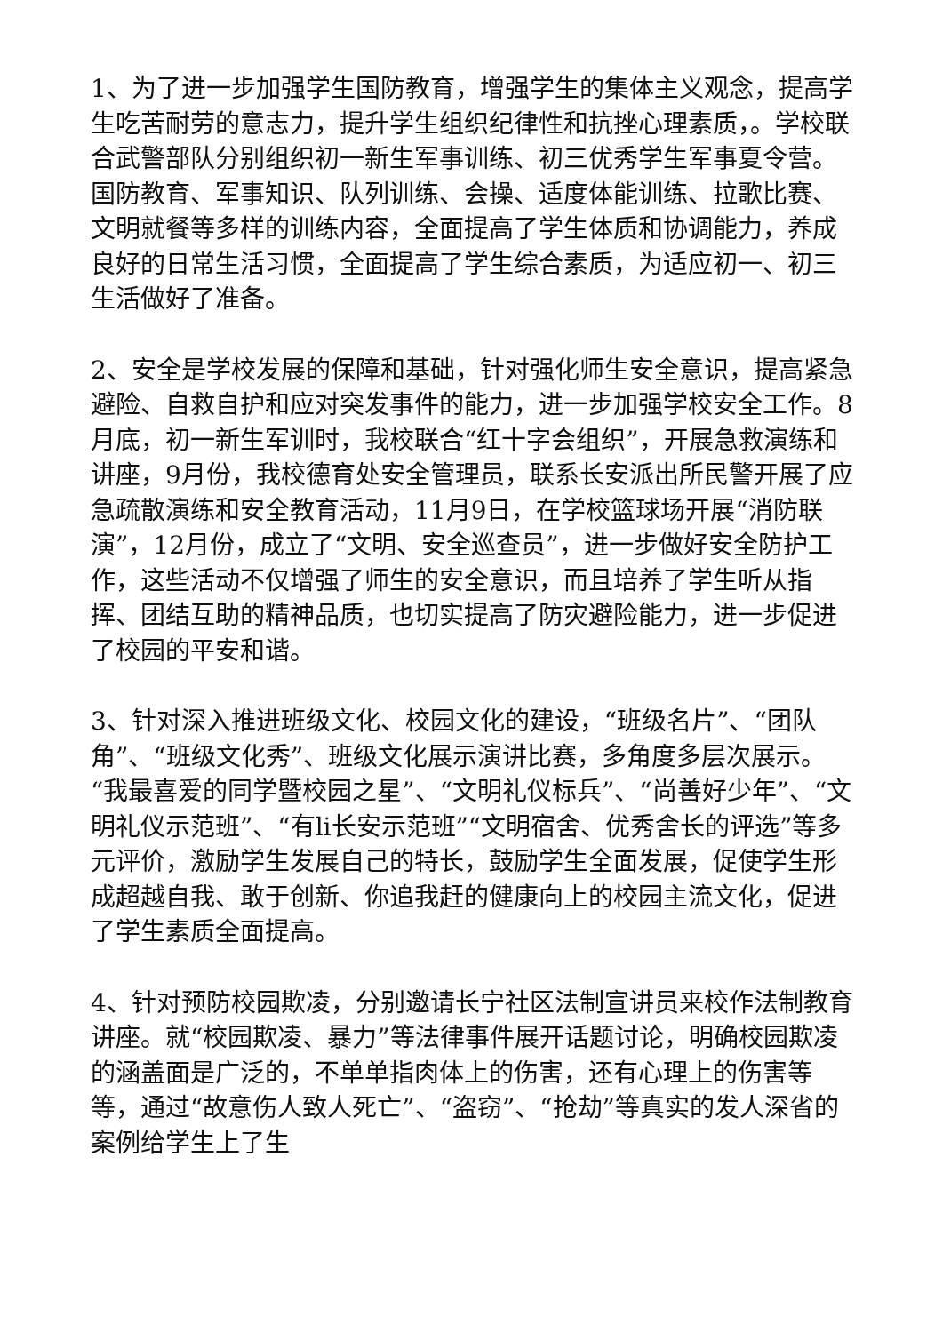1、为了进一步加强学生国防教育，增强学生的集体主义观念，提高学生吃苦耐劳的意志力，提升学生组织纪律性和抗挫心理素质，。学校联合武警部队分别组织初一新生军事训练、初三优秀学生军事夏令营。国防教育、军事知识、队列训练、会操、适度体能训练、拉歌比赛、文明就餐等多样的训练内容，全面提高了学生体质和协调能力，养成良好的日常生活习惯，全面提高了学生综合素质，为适应初一、初三生活做好了准备。
2、安全是学校发展的保障和基础，针对强化师生安全意识，提高紧急避险、自救自护和应对突发事件的能力，进一步加强学校安全工作。8月底，初一新生军训时，我校联合“红十字会组织”，开展急救演练和讲座，9月份，我校德育处安全管理员，联系长安派出所民警开展了应急疏散演练和安全教育活动，11月9日，在学校篮球场开展“消防联演”，12月份，成立了“文明、安全巡查员”，进一步做好安全防护工作，这些活动不仅增强了师生的安全意识，而且培养了学生听从指挥、团结互助的精神品质，也切实提高了防灾避险能力，进一步促进了校园的平安和谐。
3、针对深入推进班级文化、校园文化的建设，“班级名片”、“团队角”、“班级文化秀”、班级文化展示演讲比赛，多角度多层次展示。“我最喜爱的同学暨校园之星”、“文明礼仪标兵”、“尚善好少年”、“文明礼仪示范班”、“有li长安示范班”“文明宿舍、优秀舍长的评选”等多元评价，激励学生发展自己的特长，鼓励学生全面发展，促使学生形成超越自我、敢于创新、你追我赶的健康向上的校园主流文化，促进了学生素质全面提高。
4、针对预防校园欺凌，分别邀请长宁社区法制宣讲员来校作法制教育讲座。就“校园欺凌、暴力”等法律事件展开话题讨论，明确校园欺凌的涵盖面是广泛的，不单单指肉体上的伤害，还有心理上的伤害等等，通过“故意伤人致人死亡”、“盗窃”、“抢劫”等真实的发人深省的案例给学生上了生